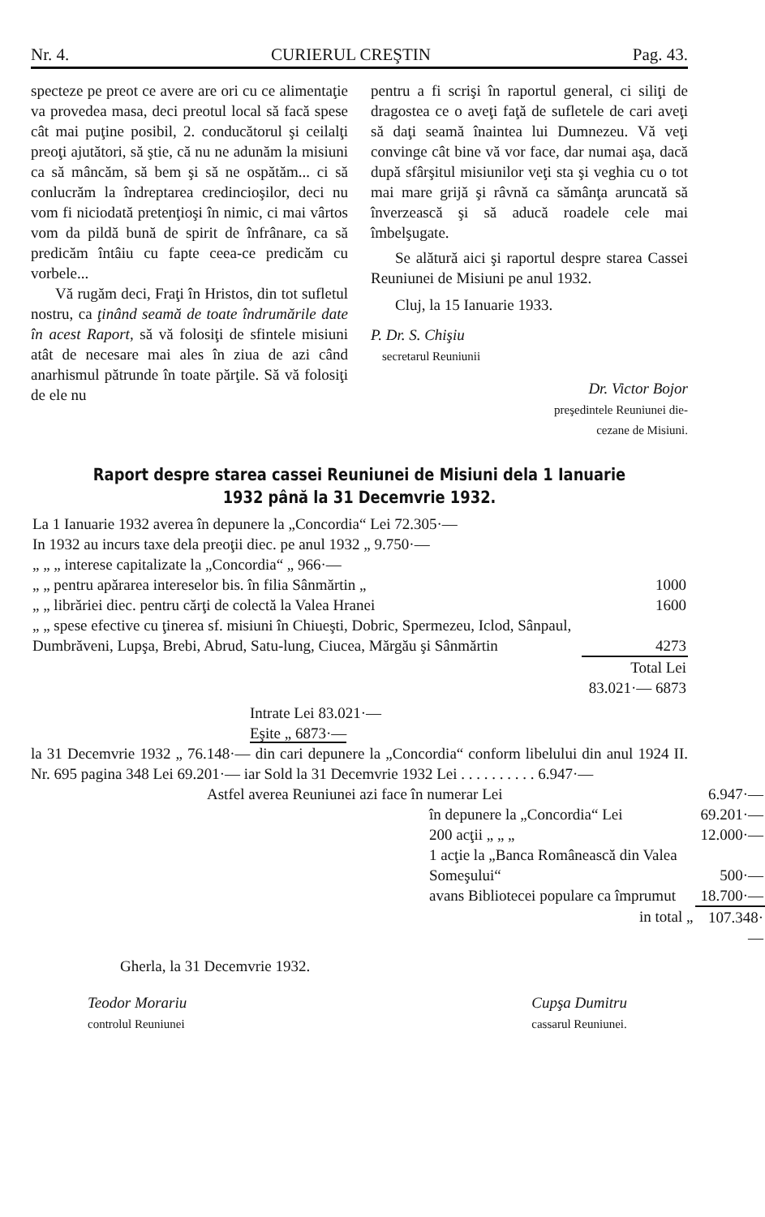Nr. 4. CURIERUL CREŞTIN Pag. 43.
specteze pe preot ce avere are ori cu ce alimentaţie va provedea masa, deci preotul local să facă spese cât mai puţine posibil, 2. conducătorul şi ceilalţi preoţi ajutători, să ştie, că nu ne adunăm la misiuni ca să mâncăm, să bem şi să ne ospătăm... ci să conlucrăm la îndreptarea credincioşilor, deci nu vom fi niciodată pretenţioşi în nimic, ci mai vârtos vom da pildă bună de spirit de înfrânare, ca să predicăm întâiu cu fapte ceea-ce predicăm cu vorbele...
Vă rugăm deci, Fraţi în Hristos, din tot sufletul nostru, ca ţinând seamă de toate îndrumările date în acest Raport, să vă folosiţi de sfintele misiuni atât de necesare mai ales în ziua de azi când anarhismul pătrunde în toate părţile. Să vă folosiţi de ele nu
pentru a fi scrişi în raportul general, ci siliţi de dragostea ce o aveţi faţă de sufletele de cari aveţi să daţi seamă înaintea lui Dumnezeu. Vă veţi convinge cât bine vă vor face, dar numai aşa, dacă după sfârşitul misiunilor veţi sta şi veghia cu o tot mai mare grijă şi râvnă ca sămânţa aruncată să înverzească şi să aducă roadele cele mai îmbelşugate.
Se alătură aici şi raportul despre starea Cassei Reuniunei de Misiuni pe anul 1932.
Cluj, la 15 Ianuarie 1933.
P. Dr. S. Chişiu
secretarul Reuniunii
Dr. Victor Bojor
preşedintele Reuniunei die-
cezane de Misiuni.
Raport despre starea cassei Reuniunei de Misiuni dela 1 Ianuarie 1932 până la 31 Decemvrie 1932.
| La 1 Ianuarie 1932 averea în depunere la „Concordia“ Lei 72.305·— | | |
| In 1932 au incurs taxe dela preoţii diec. pe anul 1932 „ 9.750·— | | |
| „ „ „ interese capitalizate la „Concordia“ „ 966·— | | |
| „ „ pentru apărarea intereselor bis. în filia Sânmărtin „ | | 1000 |
| „ „ librăriei diec. pentru cărţi de colectă la Valea Hranei | | 1600 |
| „ „ spese efective cu ţinerea sf. misiuni în Chiueşti, Dobric, Spermezeu, Iclod, Sânpaul, Dumbrăveni, Lupşa, Brebi, Abrud, Satu-lung, Ciucea, Mărgău şi Sânmărtin | | 4273 |
| | Total Lei 83.021·— 6873 | |
Intrate Lei 83.021·—
Eşite „ 6873·—
la 31 Decemvrie 1932 „ 76.148·— din cari depunere la „Concordia“ conform libelului din anul 1924 II. Nr. 695 pagina 348 Lei 69.201·— iar Sold la 31 Decemvrie 1932 Lei . . . . . . . . . . 6.947·—
| Astfel averea Reuniunei azi face în numerar Lei | | 6.947·— |
| | în depunere la „Concordia“ Lei | 69.201·— |
| | 200 acţii „ „ „ | 12.000·— |
| | 1 acţie la „Banca Românească din Valea Someşului“ | 500·— |
| | avans Bibliotecei populare ca împrumut | 18.700·— |
| | in total „ | 107.348·— |
Gherla, la 31 Decemvrie 1932.
Teodor Morariu
controlul Reuniunei
Cupşa Dumitru
cassarul Reuniunei.